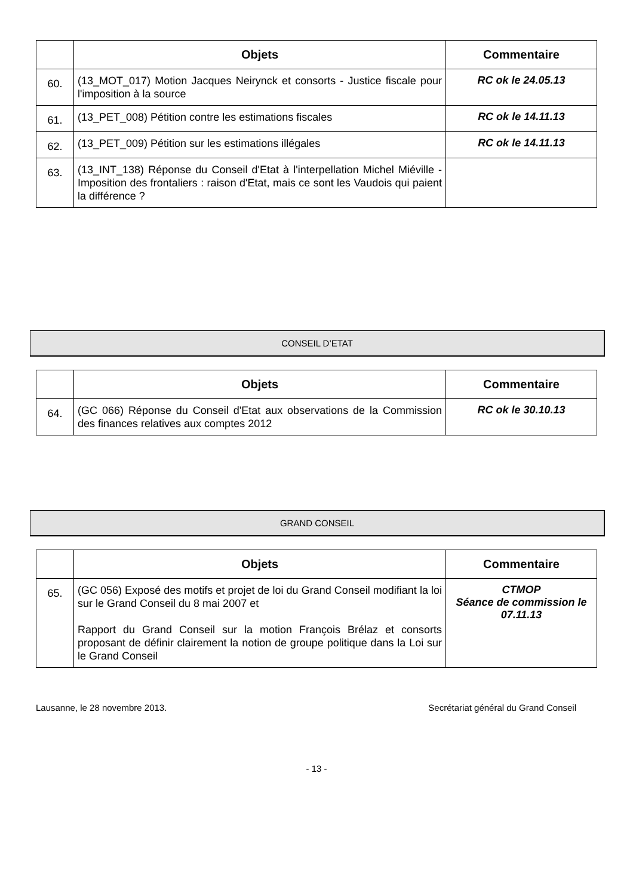| | Objets | Commentaire |
| --- | --- | --- |
| 60. | (13_MOT_017) Motion Jacques Neirynck et consorts - Justice fiscale pour l'imposition à la source | RC ok le 24.05.13 |
| 61. | (13_PET_008) Pétition contre les estimations fiscales | RC ok le 14.11.13 |
| 62. | (13_PET_009) Pétition sur les estimations illégales | RC ok le 14.11.13 |
| 63. | (13_INT_138) Réponse du Conseil d'Etat à l'interpellation Michel Miéville - Imposition des frontaliers : raison d'Etat, mais ce sont les Vaudois qui paient la différence ? | |
CONSEIL D’ETAT
| | Objets | Commentaire |
| --- | --- | --- |
| 64. | (GC 066) Réponse du Conseil d'Etat aux observations de la Commission des finances relatives aux comptes 2012 | RC ok le 30.10.13 |
GRAND CONSEIL
| | Objets | Commentaire |
| --- | --- | --- |
| 65. | (GC 056) Exposé des motifs et projet de loi du Grand Conseil modifiant la loi sur le Grand Conseil du 8 mai 2007 et Rapport du Grand Conseil sur la motion François Brélaz et consorts proposant de définir clairement la notion de groupe politique dans la Loi sur le Grand Conseil | CTMOP Séance de commission le 07.11.13 |
Lausanne, le 28 novembre 2013. Secrétariat général du Grand Conseil
- 13 -